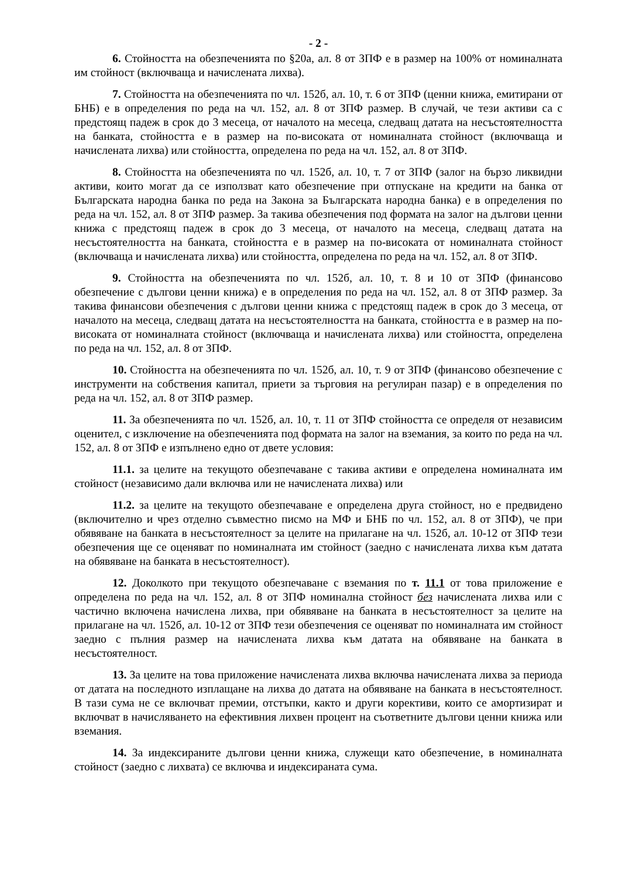- 2 -
6. Стойността на обезпеченията по §20а, ал. 8 от ЗПФ е в размер на 100% от номиналната им стойност (включваща и начислената лихва).
7. Стойността на обезпеченията по чл. 152б, ал. 10, т. 6 от ЗПФ (ценни книжа, емитирани от БНБ) е в определения по реда на чл. 152, ал. 8 от ЗПФ размер. В случай, че тези активи са с предстоящ падеж в срок до 3 месеца, от началото на месеца, следващ датата на несъстоятелността на банката, стойността е в размер на по-високата от номиналната стойност (включваща и начислената лихва) или стойността, определена по реда на чл. 152, ал. 8 от ЗПФ.
8. Стойността на обезпеченията по чл. 152б, ал. 10, т. 7 от ЗПФ (залог на бързо ликвидни активи, които могат да се използват като обезпечение при отпускане на кредити на банка от Българската народна банка по реда на Закона за Българската народна банка) е в определения по реда на чл. 152, ал. 8 от ЗПФ размер. За такива обезпечения под формата на залог на дългови ценни книжа с предстоящ падеж в срок до 3 месеца, от началото на месеца, следващ датата на несъстоятелността на банката, стойността е в размер на по-високата от номиналната стойност (включваща и начислената лихва) или стойността, определена по реда на чл. 152, ал. 8 от ЗПФ.
9. Стойността на обезпеченията по чл. 152б, ал. 10, т. 8 и 10 от ЗПФ (финансово обезпечение с дългови ценни книжа) е в определения по реда на чл. 152, ал. 8 от ЗПФ размер. За такива финансови обезпечения с дългови ценни книжа с предстоящ падеж в срок до 3 месеца, от началото на месеца, следващ датата на несъстоятелността на банката, стойността е в размер на по-високата от номиналната стойност (включваща и начислената лихва) или стойността, определена по реда на чл. 152, ал. 8 от ЗПФ.
10. Стойността на обезпеченията по чл. 152б, ал. 10, т. 9 от ЗПФ (финансово обезпечение с инструменти на собствения капитал, приети за търговия на регулиран пазар) е в определения по реда на чл. 152, ал. 8 от ЗПФ размер.
11. За обезпеченията по чл. 152б, ал. 10, т. 11 от ЗПФ стойността се определя от независим оценител, с изключение на обезпеченията под формата на залог на вземания, за които по реда на чл. 152, ал. 8 от ЗПФ е изпълнено едно от двете условия:
11.1. за целите на текущото обезпечаване с такива активи е определена номиналната им стойност (независимо дали включва или не начислената лихва) или
11.2. за целите на текущото обезпечаване е определена друга стойност, но е предвидено (включително и чрез отделно съвместно писмо на МФ и БНБ по чл. 152, ал. 8 от ЗПФ), че при обявяване на банката в несъстоятелност за целите на прилагане на чл. 152б, ал. 10-12 от ЗПФ тези обезпечения ще се оценяват по номиналната им стойност (заедно с начислената лихва към датата на обявяване на банката в несъстоятелност).
12. Доколкото при текущото обезпечаване с вземания по т. 11.1 от това приложение е определена по реда на чл. 152, ал. 8 от ЗПФ номинална стойност без начислената лихва или с частично включена начислена лихва, при обявяване на банката в несъстоятелност за целите на прилагане на чл. 152б, ал. 10-12 от ЗПФ тези обезпечения се оценяват по номиналната им стойност заедно с пълния размер на начислената лихва към датата на обявяване на банката в несъстоятелност.
13. За целите на това приложение начислената лихва включва начислената лихва за периода от датата на последното изплащане на лихва до датата на обявяване на банката в несъстоятелност. В тази сума не се включват премии, отстъпки, както и други корективи, които се амортизират и включват в начисляването на ефективния лихвен процент на съответните дългови ценни книжа или вземания.
14. За индексираните дългови ценни книжа, служещи като обезпечение, в номиналната стойност (заедно с лихвата) се включва и индексираната сума.